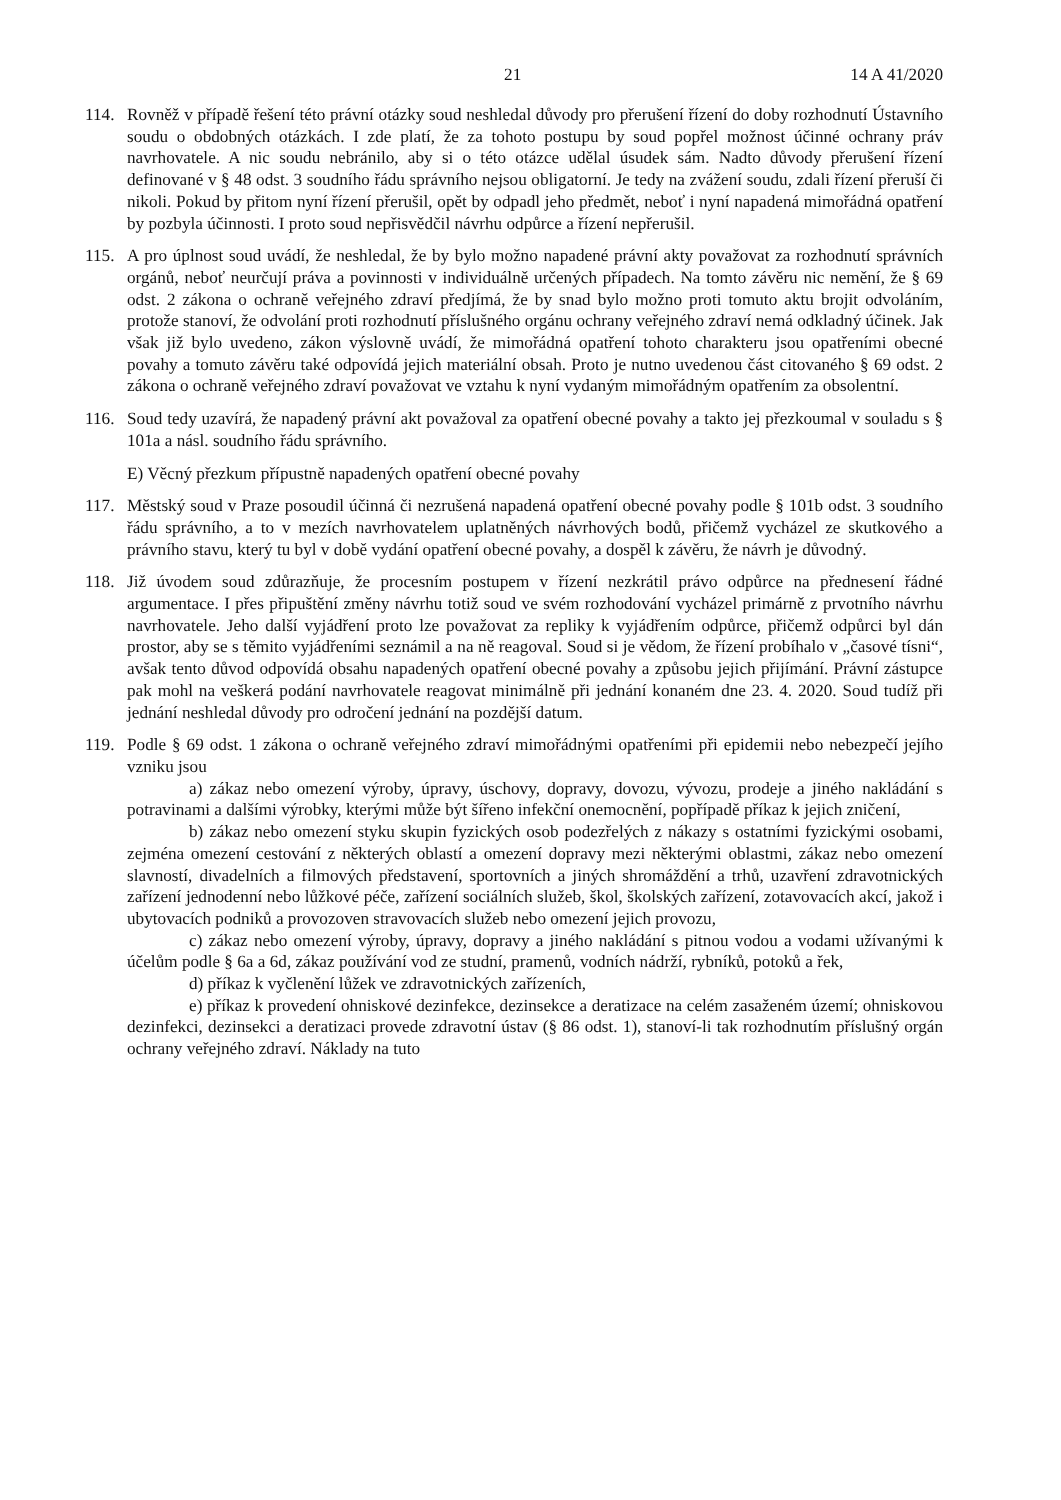21 14 A 41/2020
114. Rovněž v případě řešení této právní otázky soud neshledal důvody pro přerušení řízení do doby rozhodnutí Ústavního soudu o obdobných otázkách. I zde platí, že za tohoto postupu by soud popřel možnost účinné ochrany práv navrhovatele. A nic soudu nebránilo, aby si o této otázce udělal úsudek sám. Nadto důvody přerušení řízení definované v § 48 odst. 3 soudního řádu správního nejsou obligatorní. Je tedy na zvážení soudu, zdali řízení přeruší či nikoli. Pokud by přitom nyní řízení přerušil, opět by odpadl jeho předmět, neboť i nyní napadená mimořádná opatření by pozbyla účinnosti. I proto soud nepřisvědčil návrhu odpůrce a řízení nepřerušil.
115. A pro úplnost soud uvádí, že neshledal, že by bylo možno napadené právní akty považovat za rozhodnutí správních orgánů, neboť neurčují práva a povinnosti v individuálně určených případech. Na tomto závěru nic nemění, že § 69 odst. 2 zákona o ochraně veřejného zdraví předjímá, že by snad bylo možno proti tomuto aktu brojit odvoláním, protože stanoví, že odvolání proti rozhodnutí příslušného orgánu ochrany veřejného zdraví nemá odkladný účinek. Jak však již bylo uvedeno, zákon výslovně uvádí, že mimořádná opatření tohoto charakteru jsou opatřeními obecné povahy a tomuto závěru také odpovídá jejich materiální obsah. Proto je nutno uvedenou část citovaného § 69 odst. 2 zákona o ochraně veřejného zdraví považovat ve vztahu k nyní vydaným mimořádným opatřením za obsolentní.
116. Soud tedy uzavírá, že napadený právní akt považoval za opatření obecné povahy a takto jej přezkoumal v souladu s § 101a a násl. soudního řádu správního.
E) Věcný přezkum přípustně napadených opatření obecné povahy
117. Městský soud v Praze posoudil účinná či nezrušená napadená opatření obecné povahy podle § 101b odst. 3 soudního řádu správního, a to v mezích navrhovatelem uplatněných návrhových bodů, přičemž vycházel ze skutkového a právního stavu, který tu byl v době vydání opatření obecné povahy, a dospěl k závěru, že návrh je důvodný.
118. Již úvodem soud zdůrazňuje, že procesním postupem v řízení nezkrátil právo odpůrce na přednesení řádné argumentace. I přes připuštění změny návrhu totiž soud ve svém rozhodování vycházel primárně z prvotního návrhu navrhovatele. Jeho další vyjádření proto lze považovat za repliky k vyjádřením odpůrce, přičemž odpůrci byl dán prostor, aby se s těmito vyjádřeními seznámil a na ně reagoval. Soud si je vědom, že řízení probíhalo v „časové tísni“, avšak tento důvod odpovídá obsahu napadených opatření obecné povahy a způsobu jejich přijímání. Právní zástupce pak mohl na veškerá podání navrhovatele reagovat minimálně při jednání konaném dne 23. 4. 2020. Soud tudíž při jednání neshledal důvody pro odročení jednání na pozdější datum.
119. Podle § 69 odst. 1 zákona o ochraně veřejného zdraví mimořádnými opatřeními při epidemii nebo nebezpečí jejího vzniku jsou
a) zákaz nebo omezení výroby, úpravy, úschovy, dopravy, dovozu, vývozu, prodeje a jiného nakládání s potravinami a dalšími výrobky, kterými může být šířeno infekční onemocnění, popřípadě příkaz k jejich zničení,
b) zákaz nebo omezení styku skupin fyzických osob podezřelých z nákazy s ostatními fyzickými osobami, zejména omezení cestování z některých oblastí a omezení dopravy mezi některými oblastmi, zákaz nebo omezení slavností, divadelních a filmových představení, sportovních a jiných shromáždění a trhů, uzavření zdravotnických zařízení jednodenní nebo lůžkové péče, zařízení sociálních služeb, škol, školských zařízení, zotavovacích akcí, jakož i ubytovacích podniků a provozoven stravovacích služeb nebo omezení jejich provozu,
c) zákaz nebo omezení výroby, úpravy, dopravy a jiného nakládání s pitnou vodou a vodami užívanými k účelům podle § 6a a 6d, zákaz používání vod ze studní, pramenů, vodních nádrží, rybníků, potoků a řek,
d) příkaz k vyčlenění lůžek ve zdravotnických zařízeních,
e) příkaz k provedení ohniskové dezinfekce, dezinsekce a deratizace na celém zasaženém území; ohniskovou dezinfekci, dezinsekci a deratizaci provede zdravotní ústav (§ 86 odst. 1), stanoví-li tak rozhodnutím příslušný orgán ochrany veřejného zdraví. Náklady na tuto